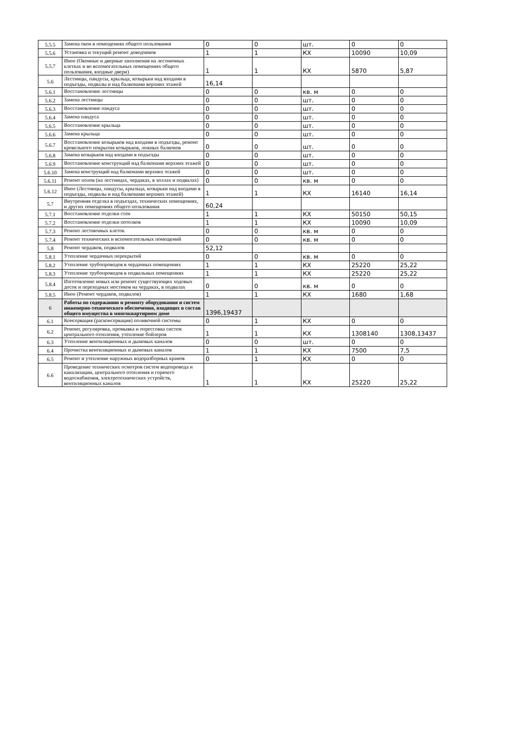| 5.5.5 | Замена окон в помещениях общего пользования | 0 | 0 | шт. | 0 | 0 |
| 5.5.6 | Установка и текущий ремонт доводчиков | 1 | 1 | КХ | 10090 | 10,09 |
| 5.5.7 | Иное (Оконные и дверные заполнения на лестничных клетках и во вспомогательных помещениях общего пользования, входные двери) | 1 | 1 | КХ | 5870 | 5,87 |
| 5.6 | Лестницы, пандусы, крыльца, козырьки над входами в подъезды, подвалы и над балконами верхних этажей | 16,14 | | | | |
| 5.6.1 | Восстановление лестницы | 0 | 0 | кв. м | 0 | 0 |
| 5.6.2 | Замена лестницы | 0 | 0 | шт. | 0 | 0 |
| 5.6.3 | Восстановление пандуса | 0 | 0 | шт. | 0 | 0 |
| 5.6.4 | Замена пандуса | 0 | 0 | шт. | 0 | 0 |
| 5.6.5 | Восстановление крыльца | 0 | 0 | шт. | 0 | 0 |
| 5.6.6 | Замена крыльца | 0 | 0 | шт. | 0 | 0 |
| 5.6.7 | Восстановление козырьков над входами в подъезды, ремонт кровельного покрытия козырьков, ложных балконов | 0 | 0 | шт. | 0 | 0 |
| 5.6.8 | Замена козырьков над входами в подъезды | 0 | 0 | шт. | 0 | 0 |
| 5.6.9 | Восстановление конструкций над балконами верхних этажей | 0 | 0 | шт. | 0 | 0 |
| 5.6.10 | Замена конструкций над балконами верхних этажей | 0 | 0 | шт. | 0 | 0 |
| 5.6.11 | Ремонт полов (на лестницах, чердаках, в холлах и подвалах) | 0 | 0 | кв. м | 0 | 0 |
| 5.6.12 | Иное (Лестницы, пандусы, крыльца, козырьки над входами в подъезды, подвалы и над балконами верхних этажей) | 1 | 1 | КХ | 16140 | 16,14 |
| 5.7 | Внутренняя отделка в подъездах, технических помещениях, и других помещениях общего пользования | 60,24 | | | | |
| 5.7.1 | Восстановление отделки стен | 1 | 1 | КХ | 50150 | 50,15 |
| 5.7.2 | Восстановление отделки потолков | 1 | 1 | КХ | 10090 | 10,09 |
| 5.7.3 | Ремонт лестничных клеток | 0 | 0 | кв. м | 0 | 0 |
| 5.7.4 | Ремонт технических и вспомогательных помещений | 0 | 0 | кв. м | 0 | 0 |
| 5.8 | Ремонт чердаков, подвалов | 52,12 | | | | |
| 5.8.1 | Утепление чердачных перекрытий | 0 | 0 | кв. м | 0 | 0 |
| 5.8.2 | Утепление трубопроводов в чердачных помещениях | 1 | 1 | КХ | 25220 | 25,22 |
| 5.8.3 | Утепление трубопроводов в подвальных помещениях | 1 | 1 | КХ | 25220 | 25,22 |
| 5.8.4 | Изготовление новых или ремонт существующих ходовых досок и переходных мостиков на чердаках, в подвалах | 0 | 0 | кв. м | 0 | 0 |
| 5.8.5 | Иное (Ремонт чердаков, подвалов) | 1 | 1 | КХ | 1680 | 1,68 |
| 6 | Работы по содержанию и ремонту оборудования и систем инженерно-технического обеспечения, входящих в состав общего имущества в многоквартирном доме | 1396,19437 | | | | |
| 6.1 | Консервация (расконсервация) поливочной системы | 0 | 1 | КХ | 0 | 0 |
| 6.2 | Ремонт, регулировка, промывка и опрессовка систем центрального отопления, утепление бойлеров | 1 | 1 | КХ | 1308140 | 1308,13437 |
| 6.3 | Утепление вентиляционных и дымовых каналов | 0 | 0 | шт. | 0 | 0 |
| 6.4 | Прочистка вентиляционных и дымовых каналов | 1 | 1 | КХ | 7500 | 7,5 |
| 6.5 | Ремонт и утепление наружных водоразборных кранов | 0 | 1 | КХ | 0 | 0 |
| 6.6 | Проведение технических осмотров систем водопровода и канализации, центрального отопления и горячего водоснабжения, электротехнических устройств, вентиляционных каналов | 1 | 1 | КХ | 25220 | 25,22 |